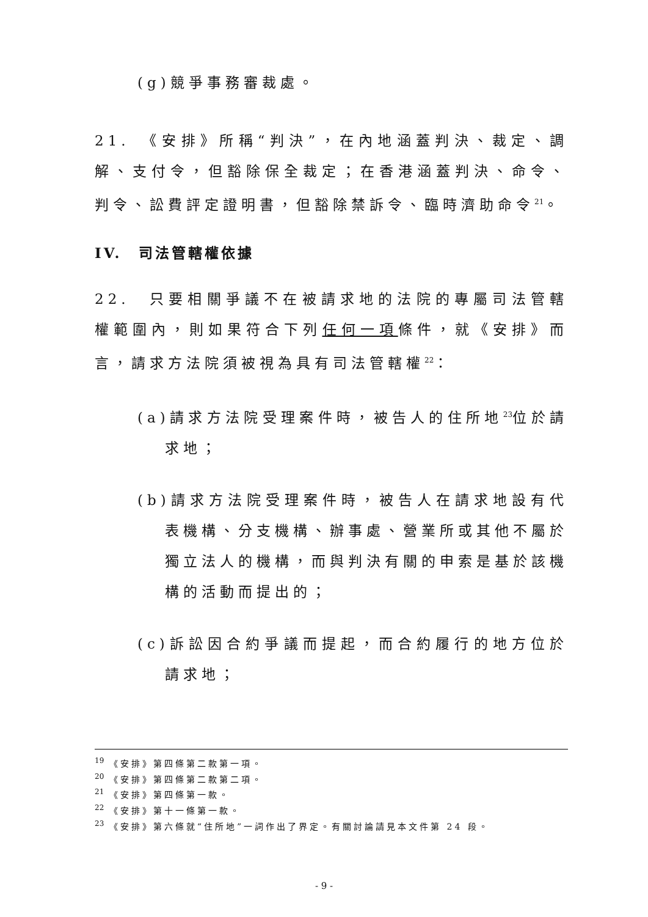(g)競爭事務審裁處。
21.　《安排》所稱“判決”，在內地涵蓋判決、裁定、調解、支付令，但豁除保全裁定；在香港涵蓋判決、命令、判令、訟費評定證明書，但豁除禁訴令、臨時濟助命令<sup>21</sup>。
IV.　司法管轄權依據
22.　只要相關爭議不在被請求地的法院的專屬司法管轄權範圍內，則如果符合下列任何一項條件，就《安排》而言，請求方法院須被視為具有司法管轄權<sup>22</sup>：
(a)請求方法院受理案件時，被告人的住所地<sup>23</sup>位於請求地；
(b)請求方法院受理案件時，被告人在請求地設有代表機構、分支機構、辦事處、營業所或其他不屬於獨立法人的機構，而與判決有關的申索是基於該機構的活動而提出的；
(c)訴訟因合約爭議而提起，而合約履行的地方位於請求地；
<sup>19</sup> 《安排》第四條第二款第一項。
<sup>20</sup> 《安排》第四條第二款第二項。
<sup>21</sup> 《安排》第四條第一款。
<sup>22</sup> 《安排》第十一條第一款。
<sup>23</sup> 《安排》第六條就“住所地”一詞作出了界定。有關討論請見本文件第 24 段。
- 9 -